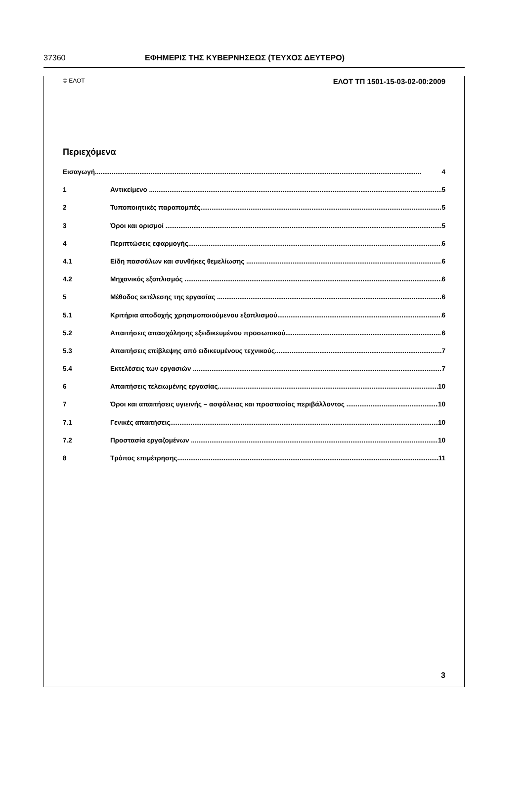37360 ΕΦΗΜΕΡΙΣ ΤΗΣ ΚΥΒΕΡΝΗΣΕΩΣ (ΤΕΥΧΟΣ ΔΕΥΤΕΡΟ)
© ΕΛΟΤ ΕΛΟΤ ΤΠ 1501-15-03-02-00:2009
Περιεχόμενα
Εισαγωγή 4
1 Αντικείμενο 5
2 Τυποποιητικές παραπομπές 5
3 Όροι και ορισμοί 5
4 Περιπτώσεις εφαρμογής 6
4.1 Είδη πασσάλων και συνθήκες θεμελίωσης 6
4.2 Μηχανικός εξοπλισμός 6
5 Μέθοδος εκτέλεσης της εργασίας 6
5.1 Κριτήρια αποδοχής χρησιμοποιούμενου εξοπλισμού 6
5.2 Απαιτήσεις απασχόλησης εξειδικευμένου προσωπικού 6
5.3 Απαιτήσεις επίβλεψης από ειδικευμένους τεχνικούς 7
5.4 Εκτελέσεις των εργασιών 7
6 Απαιτήσεις τελειωμένης εργασίας 10
7 Όροι και απαιτήσεις υγιεινής – ασφάλειας και προστασίας περιβάλλοντος 10
7.1 Γενικές απαιτήσεις 10
7.2 Προστασία εργαζομένων 10
8 Τρόπος επιμέτρησης 11
3